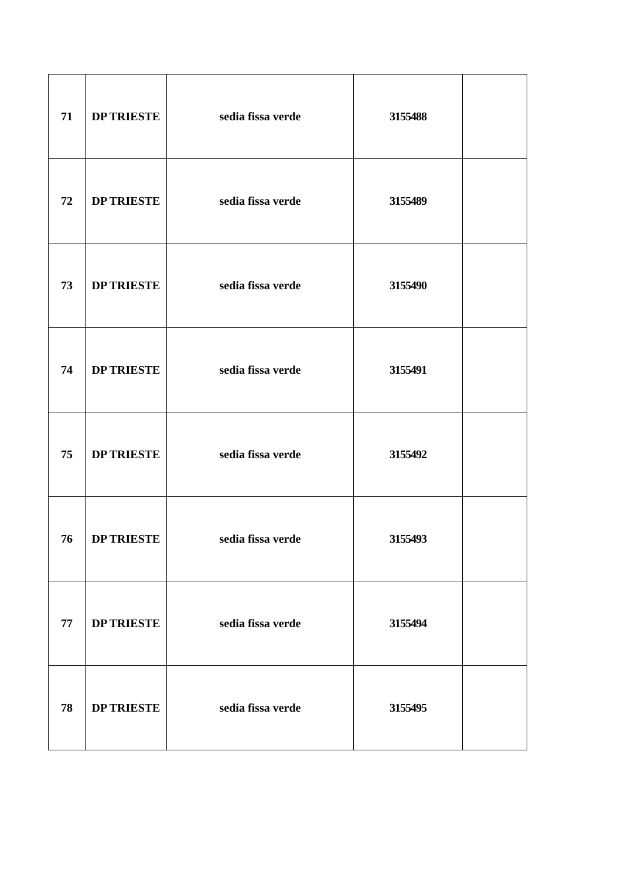| 71 | DP TRIESTE | sedia fissa verde | 3155488 | |
| 72 | DP TRIESTE | sedia fissa verde | 3155489 | |
| 73 | DP TRIESTE | sedia fissa verde | 3155490 | |
| 74 | DP TRIESTE | sedia fissa verde | 3155491 | |
| 75 | DP TRIESTE | sedia fissa verde | 3155492 | |
| 76 | DP TRIESTE | sedia fissa verde | 3155493 | |
| 77 | DP TRIESTE | sedia fissa verde | 3155494 | |
| 78 | DP TRIESTE | sedia fissa verde | 3155495 | |